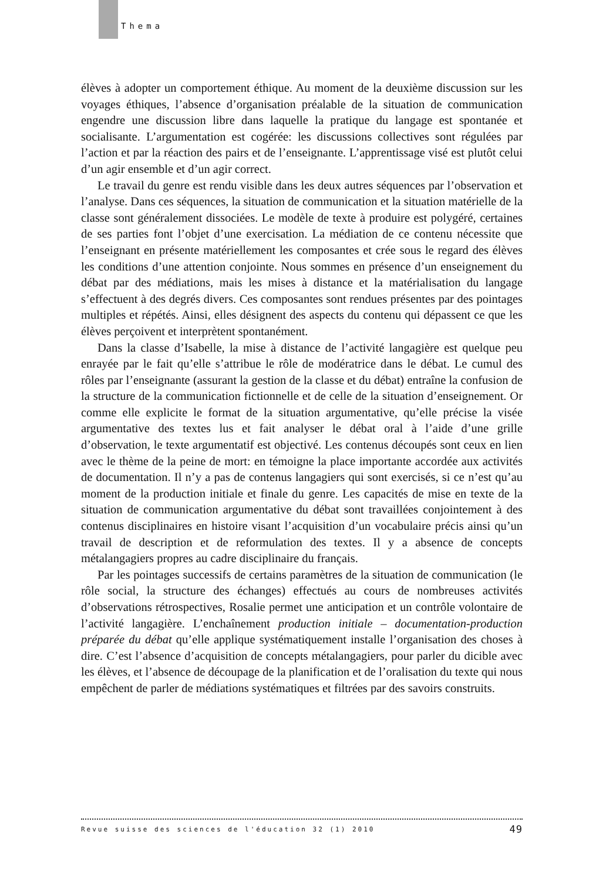Thema
élèves à adopter un comportement éthique. Au moment de la deuxième discussion sur les voyages éthiques, l’absence d’organisation préalable de la situation de communication engendre une discussion libre dans laquelle la pratique du langage est spontanée et socialisante. L’argumentation est cogérée: les discussions collectives sont régulées par l’action et par la réaction des pairs et de l’enseignante. L’apprentissage visé est plutôt celui d’un agir ensemble et d’un agir correct.
Le travail du genre est rendu visible dans les deux autres séquences par l’observation et l’analyse. Dans ces séquences, la situation de communication et la situation matérielle de la classe sont généralement dissociées. Le modèle de texte à produire est polygéré, certaines de ses parties font l’objet d’une exercisation. La médiation de ce contenu nécessite que l’enseignant en présente matériellement les composantes et crée sous le regard des élèves les conditions d’une attention conjointe. Nous sommes en présence d’un enseignement du débat par des médiations, mais les mises à distance et la matérialisation du langage s’effectuent à des degrés divers. Ces composantes sont rendues présentes par des pointages multiples et répétés. Ainsi, elles désignent des aspects du contenu qui dépassent ce que les élèves perçoivent et interprètent spontanément.
Dans la classe d’Isabelle, la mise à distance de l’activité langagière est quelque peu enrayée par le fait qu’elle s’attribue le rôle de modératrice dans le débat. Le cumul des rôles par l’enseignante (assurant la gestion de la classe et du débat) entraîne la confusion de la structure de la communication fictionnelle et de celle de la situation d’enseignement. Or comme elle explicite le format de la situation argumentative, qu’elle précise la visée argumentative des textes lus et fait analyser le débat oral à l’aide d’une grille d’observation, le texte argumentatif est objectivé. Les contenus découpés sont ceux en lien avec le thème de la peine de mort: en témoigne la place importante accordée aux activités de documentation. Il n’y a pas de contenus langagiers qui sont exercisés, si ce n’est qu’au moment de la production initiale et finale du genre. Les capacités de mise en texte de la situation de communication argumentative du débat sont travaillées conjointement à des contenus disciplinaires en histoire visant l’acquisition d’un vocabulaire précis ainsi qu’un travail de description et de reformulation des textes. Il y a absence de concepts métalangagiers propres au cadre disciplinaire du français.
Par les pointages successifs de certains paramètres de la situation de communication (le rôle social, la structure des échanges) effectués au cours de nombreuses activités d’observations rétrospectives, Rosalie permet une anticipation et un contrôle volontaire de l’activité langagière. L’enchaînement production initiale – documentation-production préparée du débat qu’elle applique systématiquement installe l’organisation des choses à dire. C’est l’absence d’acquisition de concepts métalangagiers, pour parler du dicible avec les élèves, et l’absence de découpage de la planification et de l’oralisation du texte qui nous empêchent de parler de médiations systématiques et filtrées par des savoirs construits.
Revue suisse des sciences de l'éducation 32 (1) 2010 49